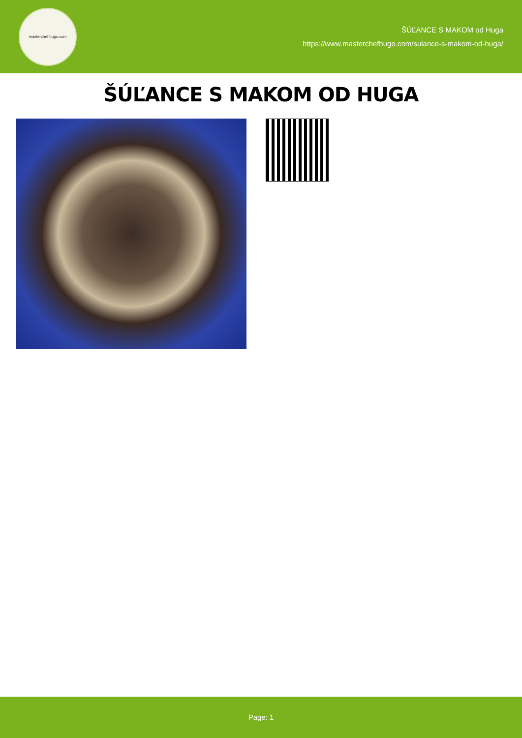masterchef hugo.com
ŠÚĽANCE S MAKOM od Huga
https://www.masterchefhugo.com/sulance-s-makom-od-huga/
ŠÚĽANCE S MAKOM OD HUGA
Page: 1